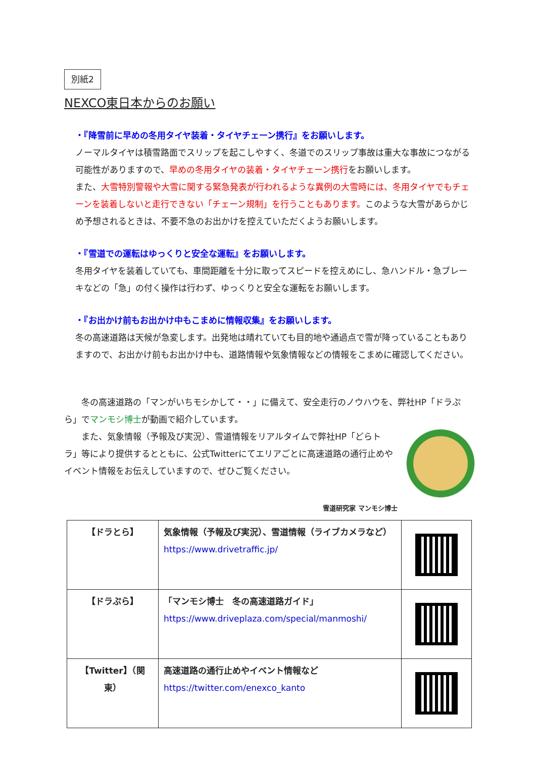別紙2
NEXCO東日本からのお願い
・『降雪前に早めの冬用タイヤ装着・タイヤチェーン携行』をお願いします。
ノーマルタイヤは積雪路面でスリップを起こしやすく、冬道でのスリップ事故は重大な事故につながる可能性がありますので、早めの冬用タイヤの装着・タイヤチェーン携行をお願いします。
また、大雪特別警報や大雪に関する緊急発表が行われるような異例の大雪時には、冬用タイヤでもチェーンを装着しないと走行できない「チェーン規制」を行うこともあります。このような大雪があらかじめ予想されるときは、不要不急のお出かけを控えていただくようお願いします。
・『雪道での運転はゆっくりと安全な運転』をお願いします。
冬用タイヤを装着していても、車間距離を十分に取ってスピードを控えめにし、急ハンドル・急ブレーキなどの「急」の付く操作は行わず、ゆっくりと安全な運転をお願いします。
・『お出かけ前もお出かけ中もこまめに情報収集』をお願いします。
冬の高速道路は天候が急変します。出発地は晴れていても目的地や通過点で雪が降っていることもありますので、お出かけ前もお出かけ中も、道路情報や気象情報などの情報をこまめに確認してください。
　　冬の高速道路の「マンがいちモシかして・・」に備えて、安全走行のノウハウを、弊社HP「ドラぷら」でマンモシ博士が動画で紹介しています。
　　また、気象情報（予報及び実況）、雪道情報をリアルタイムで弊社HP「どらトラ」等により提供するとともに、公式Twitterにてエリアごとに高速道路の通行止めやイベント情報をお伝えしていますので、ぜひご覧ください。
雪道研究家 マンモシ博士
| 【ドラとら】 | 気象情報（予報及び実況）、雪道情報（ライブカメラなど） https://www.drivetraffic.jp/ | |
| 【ドラぷら】 | 「マンモシ博士 冬の高速道路ガイド」 https://www.driveplaza.com/special/manmoshi/ | |
| 【Twitter】（関東） | 高速道路の通行止めやイベント情報など https://twitter.com/enexco_kanto | |